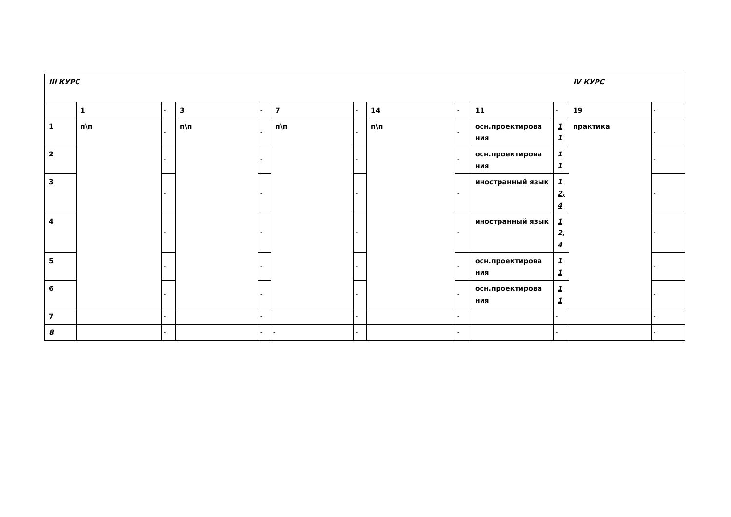| III КУРС | | | | | | | | | | | IV КУРС | |
| | 1 | - | 3 | - | 7 | - | 14 | - | 11 | - | 19 | - |
| 1 | п\п | - | п\п | - | п\п | - | п\п | - | осн.проектирова ния | 1 1 | практика | - |
| 2 | | - | | - | | - | | - | осн.проектирова ния | 1 1 | | - |
| 3 | | - | | - | | - | | - | иностранный язык | 1 2, 4 | | - |
| 4 | | - | | - | | - | | - | иностранный язык | 1 2, 4 | | - |
| 5 | | - | | - | | - | | - | осн.проектирова ния | 1 1 | | - |
| 6 | | - | | - | | - | | - | осн.проектирова ния | 1 1 | | - |
| 7 | | - | | - | | - | | - | | - | | - |
| 8 | | - | | - | - | - | | - | | - | | - |